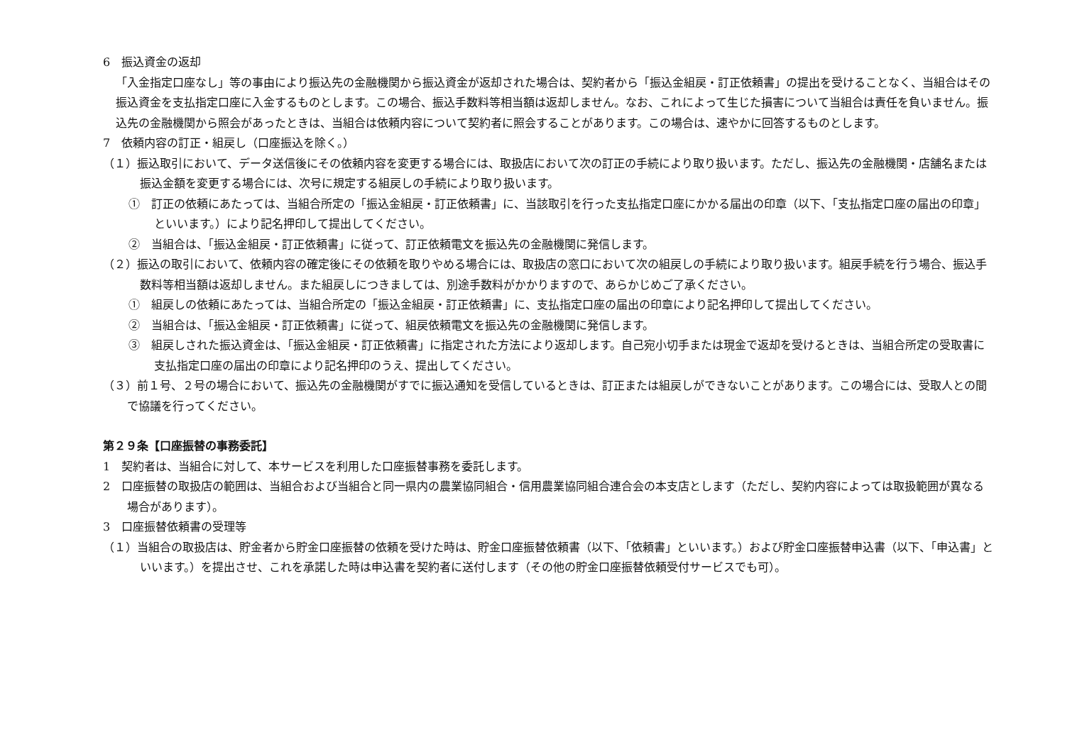6　振込資金の返却
「入金指定口座なし」等の事由により振込先の金融機関から振込資金が返却された場合は、契約者から「振込金組戻・訂正依頼書」の提出を受けることなく、当組合はその振込資金を支払指定口座に入金するものとします。この場合、振込手数料等相当額は返却しません。なお、これによって生じた損害について当組合は責任を負いません。振込先の金融機関から照会があったときは、当組合は依頼内容について契約者に照会することがあります。この場合は、速やかに回答するものとします。
7　依頼内容の訂正・組戻し（口座振込を除く。）
（１）振込取引において、データ送信後にその依頼内容を変更する場合には、取扱店において次の訂正の手続により取り扱います。ただし、振込先の金融機関・店舗名または振込金額を変更する場合には、次号に規定する組戻しの手続により取り扱います。
①　訂正の依頼にあたっては、当組合所定の「振込金組戻・訂正依頼書」に、当該取引を行った支払指定口座にかかる届出の印章（以下、「支払指定口座の届出の印章」 といいます。）により記名押印して提出してください。
②　当組合は、「振込金組戻・訂正依頼書」に従って、訂正依頼電文を振込先の金融機関に発信します。
（２）振込の取引において、依頼内容の確定後にその依頼を取りやめる場合には、取扱店の窓口において次の組戻しの手続により取り扱います。組戻手続を行う場合、振込手数料等相当額は返却しません。また組戻しにつきましては、別途手数料がかかりますので、あらかじめご了承ください。
①　組戻しの依頼にあたっては、当組合所定の「振込金組戻・訂正依頼書」に、支払指定口座の届出の印章により記名押印して提出してください。
②　当組合は、「振込金組戻・訂正依頼書」に従って、組戻依頼電文を振込先の金融機関に発信します。
③　組戻しされた振込資金は、「振込金組戻・訂正依頼書」に指定された方法により返却します。自己宛小切手または現金で返却を受けるときは、当組合所定の受取書に支払指定口座の届出の印章により記名押印のうえ、提出してください。
（３）前１号、２号の場合において、振込先の金融機関がすでに振込通知を受信しているときは、訂正または組戻しができないことがあります。この場合には、受取人との間で協議を行ってください。
第２９条【口座振替の事務委託】
1　契約者は、当組合に対して、本サービスを利用した口座振替事務を委託します。
2　口座振替の取扱店の範囲は、当組合および当組合と同一県内の農業協同組合・信用農業協同組合連合会の本支店とします（ただし、契約内容によっては取扱範囲が異なる場合があります）。
3　口座振替依頼書の受理等
（１）当組合の取扱店は、貯金者から貯金口座振替の依頼を受けた時は、貯金口座振替依頼書（以下、「依頼書」といいます。）および貯金口座振替申込書（以下、「申込書」といいます。）を提出させ、これを承諾した時は申込書を契約者に送付します（その他の貯金口座振替依頼受付サービスでも可）。